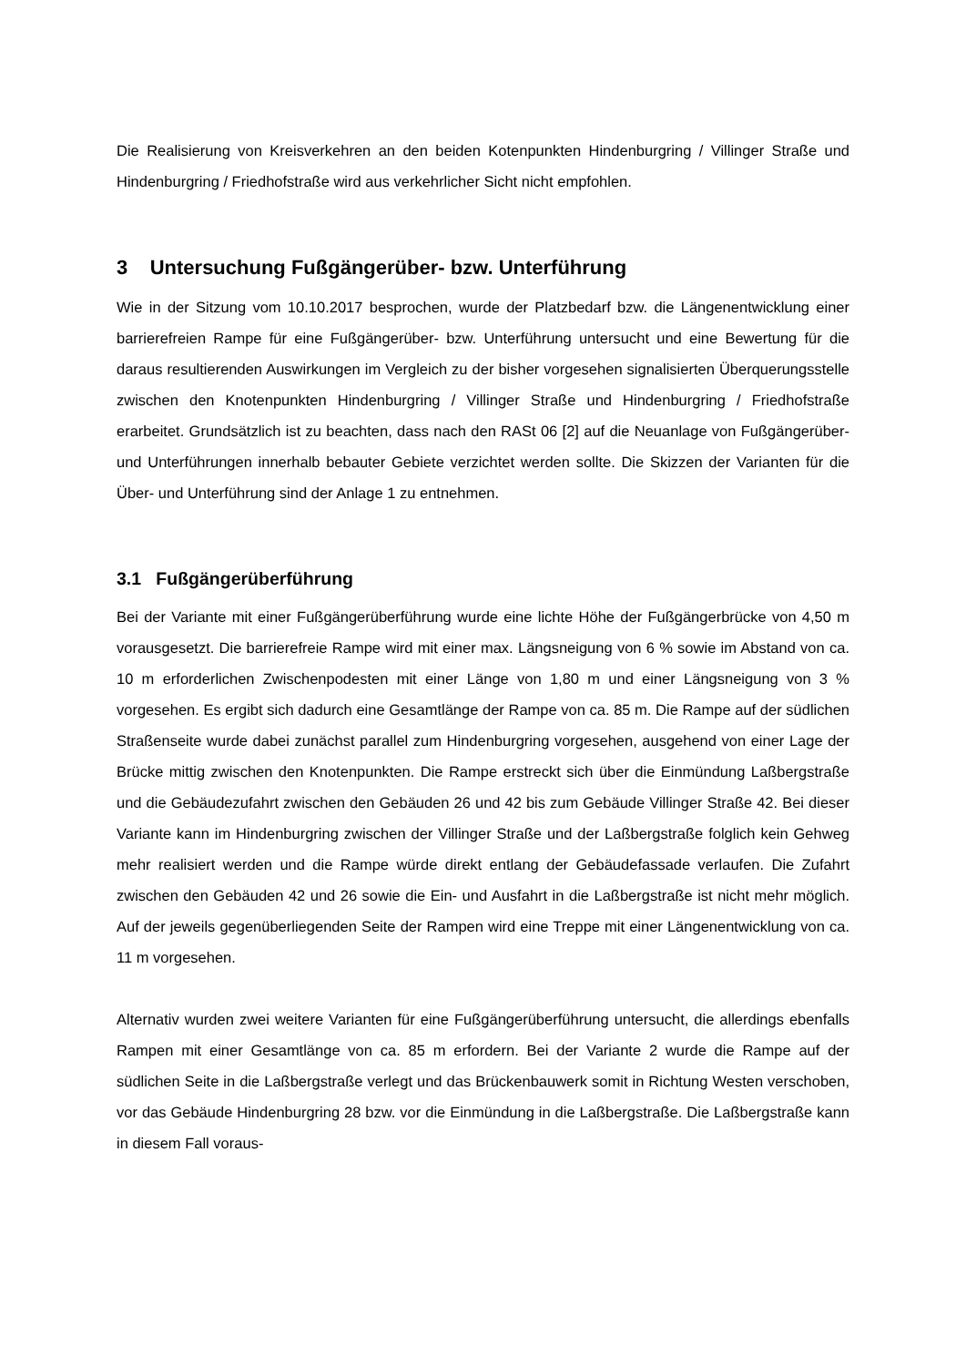Die Realisierung von Kreisverkehren an den beiden Kotenpunkten Hindenburgring / Villinger Straße und Hindenburgring / Friedhofstraße wird aus verkehrlicher Sicht nicht empfohlen.
3 Untersuchung Fußgängerüber- bzw. Unterführung
Wie in der Sitzung vom 10.10.2017 besprochen, wurde der Platzbedarf bzw. die Längenentwicklung einer barrierefreien Rampe für eine Fußgängerüber- bzw. Unterführung untersucht und eine Bewertung für die daraus resultierenden Auswirkungen im Vergleich zu der bisher vorgesehen signalisierten Überquerungsstelle zwischen den Knotenpunkten Hindenburgring / Villinger Straße und Hindenburgring / Friedhofstraße erarbeitet. Grundsätzlich ist zu beachten, dass nach den RASt 06 [2] auf die Neuanlage von Fußgängerüber- und Unterführungen innerhalb bebauter Gebiete verzichtet werden sollte. Die Skizzen der Varianten für die Über- und Unterführung sind der Anlage 1 zu entnehmen.
3.1 Fußgängerüberführung
Bei der Variante mit einer Fußgängerüberführung wurde eine lichte Höhe der Fußgängerbrücke von 4,50 m vorausgesetzt. Die barrierefreie Rampe wird mit einer max. Längsneigung von 6 % sowie im Abstand von ca. 10 m erforderlichen Zwischenpodesten mit einer Länge von 1,80 m und einer Längsneigung von 3 % vorgesehen. Es ergibt sich dadurch eine Gesamtlänge der Rampe von ca. 85 m. Die Rampe auf der südlichen Straßenseite wurde dabei zunächst parallel zum Hindenburgring vorgesehen, ausgehend von einer Lage der Brücke mittig zwischen den Knotenpunkten. Die Rampe erstreckt sich über die Einmündung Laßbergstraße und die Gebäudezufahrt zwischen den Gebäuden 26 und 42 bis zum Gebäude Villinger Straße 42. Bei dieser Variante kann im Hindenburgring zwischen der Villinger Straße und der Laßbergstraße folglich kein Gehweg mehr realisiert werden und die Rampe würde direkt entlang der Gebäudefassade verlaufen. Die Zufahrt zwischen den Gebäuden 42 und 26 sowie die Ein- und Ausfahrt in die Laßbergstraße ist nicht mehr möglich. Auf der jeweils gegenüberliegenden Seite der Rampen wird eine Treppe mit einer Längenentwicklung von ca. 11 m vorgesehen.
Alternativ wurden zwei weitere Varianten für eine Fußgängerüberführung untersucht, die allerdings ebenfalls Rampen mit einer Gesamtlänge von ca. 85 m erfordern. Bei der Variante 2 wurde die Rampe auf der südlichen Seite in die Laßbergstraße verlegt und das Brückenbauwerk somit in Richtung Westen verschoben, vor das Gebäude Hindenburgring 28 bzw. vor die Einmündung in die Laßbergstraße. Die Laßbergstraße kann in diesem Fall voraus-